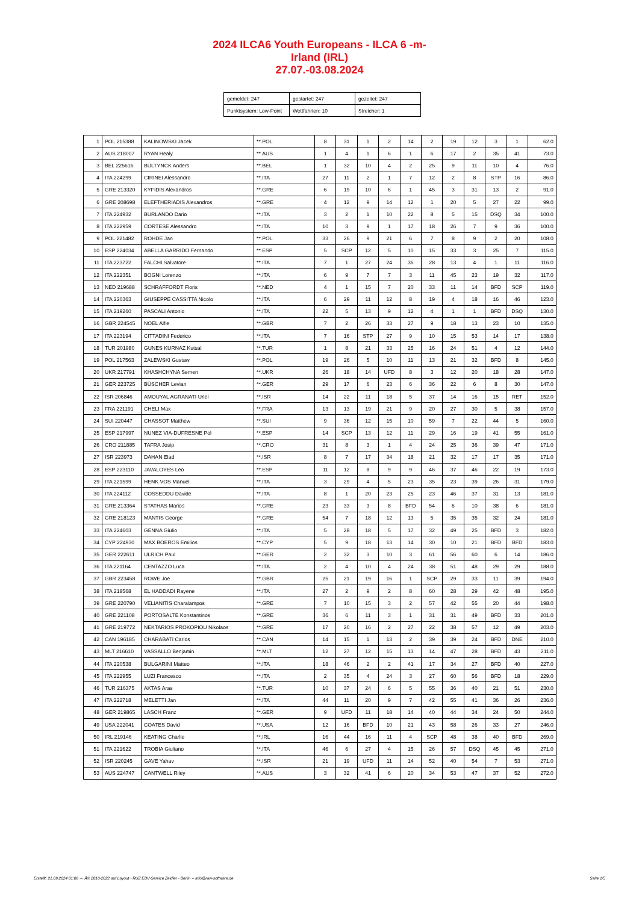2024 ILCA6 Youth Europeans - ILCA 6 -m-
Irland (IRL)
27.07.-03.08.2024
| gemeldet: 247 | gestartet: 247 | gezeitet: 247 |
| Punktsystem: Low-Point | Wettfahrten: 10 | Streicher: 1 |
| 1 | POL 215388 | KALINOWSKI Jacek | **.POL | 8 | 31 | 1 | 2 | 14 | 2 | 19 | 12 | 3 | 1 | 62.0 |
| 2 | AUS 218007 | RYAN Healy | **.AUS | 1 | 4 | 1 | 6 | 1 | 6 | 17 | 2 | 35 | 41 | 73.0 |
| 3 | BEL 225616 | BULTYNCK Anders | **.BEL | 1 | 32 | 10 | 4 | 2 | 25 | 9 | 11 | 10 | 4 | 76.0 |
| 4 | ITA 224299 | CIRINEI Alessandro | **.ITA | 27 | 11 | 2 | 1 | 7 | 12 | 2 | 8 | STP | 16 | 86.0 |
| 5 | GRE 213320 | KYFIDIS Alexandros | **.GRE | 6 | 19 | 10 | 6 | 1 | 45 | 3 | 31 | 13 | 2 | 91.0 |
| 6 | GRE 208698 | ELEFTHERIADIS Alexandros | **.GRE | 4 | 12 | 9 | 14 | 12 | 1 | 20 | 5 | 27 | 22 | 99.0 |
| 7 | ITA 224932 | BURLANDO Dario | **.ITA | 3 | 2 | 1 | 10 | 22 | 8 | 5 | 15 | DSQ | 34 | 100.0 |
| 8 | ITA 222959 | CORTESE Alessandro | **.ITA | 10 | 3 | 9 | 1 | 17 | 18 | 26 | 7 | 9 | 36 | 100.0 |
| 9 | POL 221482 | ROHDE Jan | **.POL | 33 | 26 | 9 | 21 | 6 | 7 | 8 | 9 | 2 | 20 | 108.0 |
| 10 | ESP 224034 | ABELLA GARRIDO Fernando | **.ESP | 5 | SCP | 12 | 5 | 10 | 15 | 33 | 3 | 25 | 7 | 115.0 |
| 11 | ITA 223722 | FALCHI Salvatore | **.ITA | 7 | 1 | 27 | 24 | 36 | 28 | 13 | 4 | 1 | 11 | 116.0 |
| 12 | ITA 222351 | BOGNI Lorenzo | **.ITA | 6 | 9 | 7 | 7 | 3 | 11 | 45 | 23 | 19 | 32 | 117.0 |
| 13 | NED 219688 | SCHRAFFORDT Floris | **.NED | 4 | 1 | 15 | 7 | 20 | 33 | 11 | 14 | BFD | SCP | 119.0 |
| 14 | ITA 220363 | GIUSEPPE CASSITTA Nicolo | **.ITA | 6 | 29 | 11 | 12 | 8 | 19 | 4 | 18 | 16 | 46 | 123.0 |
| 15 | ITA 219260 | PASCALI Antonio | **.ITA | 22 | 5 | 13 | 9 | 12 | 4 | 1 | 1 | BFD | DSQ | 130.0 |
| 16 | GBR 224545 | NOEL Alfie | **.GBR | 7 | 2 | 26 | 33 | 27 | 9 | 18 | 13 | 23 | 10 | 135.0 |
| 17 | ITA 223194 | CITTADINI Federico | **.ITA | 7 | 16 | STP | 27 | 9 | 10 | 15 | 53 | 14 | 17 | 138.0 |
| 18 | TUR 201980 | GUNES KURNAZ Kutsal | **.TUR | 1 | 8 | 21 | 33 | 25 | 16 | 24 | 51 | 4 | 12 | 144.0 |
| 19 | POL 217563 | ZALEWSKI Gustaw | **.POL | 19 | 26 | 5 | 10 | 11 | 13 | 21 | 32 | BFD | 8 | 145.0 |
| 20 | UKR 217791 | KHASHCHYNA Semen | **.UKR | 26 | 18 | 14 | UFD | 8 | 3 | 12 | 20 | 18 | 28 | 147.0 |
| 21 | GER 223725 | BÜSCHER Levian | **.GER | 29 | 17 | 6 | 23 | 6 | 36 | 22 | 6 | 8 | 30 | 147.0 |
| 22 | ISR 206846 | AMOUYAL AGRANATI Uriel | **.ISR | 14 | 22 | 11 | 18 | 5 | 37 | 14 | 16 | 15 | RET | 152.0 |
| 23 | FRA 221191 | CHELI Max | **.FRA | 13 | 13 | 19 | 21 | 9 | 20 | 27 | 30 | 5 | 38 | 157.0 |
| 24 | SUI 220447 | CHASSOT Matthew | **.SUI | 9 | 36 | 12 | 15 | 10 | 59 | 7 | 22 | 44 | 5 | 160.0 |
| 25 | ESP 217997 | NUNEZ VIA-DUFRESNE Pol | **.ESP | 14 | SCP | 13 | 12 | 11 | 29 | 16 | 19 | 41 | 55 | 161.0 |
| 26 | CRO 211885 | TAFRA Josip | **.CRO | 31 | 8 | 3 | 1 | 4 | 24 | 25 | 36 | 39 | 47 | 171.0 |
| 27 | ISR 223973 | DAHAN Elad | **.ISR | 8 | 7 | 17 | 34 | 18 | 21 | 32 | 17 | 17 | 35 | 171.0 |
| 28 | ESP 223110 | JAVALOYES Leo | **.ESP | 11 | 12 | 8 | 9 | 9 | 46 | 37 | 46 | 22 | 19 | 173.0 |
| 29 | ITA 221599 | HENK VOS Manuel | **.ITA | 3 | 29 | 4 | 5 | 23 | 35 | 23 | 39 | 26 | 31 | 179.0 |
| 30 | ITA 224112 | COSSEDDU Davide | **.ITA | 8 | 1 | 20 | 23 | 25 | 23 | 46 | 37 | 31 | 13 | 181.0 |
| 31 | GRE 213364 | STATHAS Marios | **.GRE | 23 | 33 | 3 | 8 | BFD | 54 | 6 | 10 | 38 | 6 | 181.0 |
| 32 | GRE 218123 | MANTIS George | **.GRE | 54 | 7 | 18 | 12 | 13 | 5 | 35 | 35 | 32 | 24 | 181.0 |
| 33 | ITA 224603 | GENNA Giulio | **.ITA | 5 | 28 | 18 | 5 | 17 | 32 | 49 | 25 | BFD | 3 | 182.0 |
| 34 | CYP 224930 | MAX BOEROS Emilios | **.CYP | 5 | 9 | 18 | 13 | 14 | 30 | 10 | 21 | BFD | BFD | 183.0 |
| 35 | GER 222611 | ULRICH Paul | **.GER | 2 | 32 | 3 | 10 | 3 | 61 | 56 | 60 | 6 | 14 | 186.0 |
| 36 | ITA 221164 | CENTAZZO Luca | **.ITA | 2 | 4 | 10 | 4 | 24 | 38 | 51 | 48 | 29 | 29 | 188.0 |
| 37 | GBR 223458 | ROWE Joe | **.GBR | 25 | 21 | 19 | 16 | 1 | SCP | 29 | 33 | 11 | 39 | 194.0 |
| 38 | ITA 218568 | EL HADDADI Rayene | **.ITA | 27 | 2 | 9 | 2 | 8 | 60 | 28 | 29 | 42 | 48 | 195.0 |
| 39 | GRE 220790 | VELIANITIS Charalampos | **.GRE | 7 | 10 | 15 | 3 | 2 | 57 | 42 | 55 | 20 | 44 | 198.0 |
| 40 | GRE 221108 | PORTOSALTE Konstantinos | **.GRE | 36 | 6 | 11 | 3 | 1 | 31 | 31 | 49 | BFD | 33 | 201.0 |
| 41 | GRE 219772 | NEKTARIOS PROKOPIOU Nikolaos | **.GRE | 17 | 20 | 16 | 2 | 27 | 22 | 38 | 57 | 12 | 49 | 203.0 |
| 42 | CAN 196185 | CHARABATI Carlos | **.CAN | 14 | 15 | 1 | 13 | 2 | 39 | 39 | 24 | BFD | DNE | 210.0 |
| 43 | MLT 216610 | VASSALLO Benjamin | **.MLT | 12 | 27 | 12 | 15 | 13 | 14 | 47 | 28 | BFD | 43 | 211.0 |
| 44 | ITA 220538 | BULGARINI Matteo | **.ITA | 18 | 46 | 2 | 2 | 41 | 17 | 34 | 27 | BFD | 40 | 227.0 |
| 45 | ITA 222955 | LUZI Francesco | **.ITA | 2 | 35 | 4 | 24 | 3 | 27 | 60 | 56 | BFD | 18 | 229.0 |
| 46 | TUR 216375 | AKTAS Aras | **.TUR | 10 | 37 | 24 | 6 | 5 | 55 | 36 | 40 | 21 | 51 | 230.0 |
| 47 | ITA 222718 | MELETTI Jan | **.ITA | 44 | 11 | 20 | 9 | 7 | 42 | 55 | 41 | 36 | 26 | 236.0 |
| 48 | GER 219865 | LASCH Franz | **.GER | 9 | UFD | 11 | 18 | 14 | 40 | 44 | 34 | 24 | 50 | 244.0 |
| 49 | USA 222041 | COATES David | **.USA | 12 | 16 | BFD | 10 | 21 | 43 | 58 | 26 | 33 | 27 | 246.0 |
| 50 | IRL 219146 | KEATING Charlie | **.IRL | 16 | 44 | 16 | 11 | 4 | SCP | 48 | 38 | 40 | BFD | 269.0 |
| 51 | ITA 221622 | TROBIA Giuliano | **.ITA | 46 | 6 | 27 | 4 | 15 | 26 | 57 | DSQ | 45 | 45 | 271.0 |
| 52 | ISR 220245 | GAVE Yahav | **.ISR | 21 | 19 | UFD | 11 | 14 | 52 | 40 | 54 | 7 | 53 | 271.0 |
| 53 | AUS 224747 | CANTWELL Riley | **.AUS | 3 | 32 | 41 | 6 | 20 | 34 | 53 | 47 | 37 | 52 | 272.0 |
Erstellt: 21.09.2024 01:06 --- Â© 2010-2022 auf Layout - RUZ EDV-Service Zeidler - Berlin -- info@raw-software.de Seite 1/5